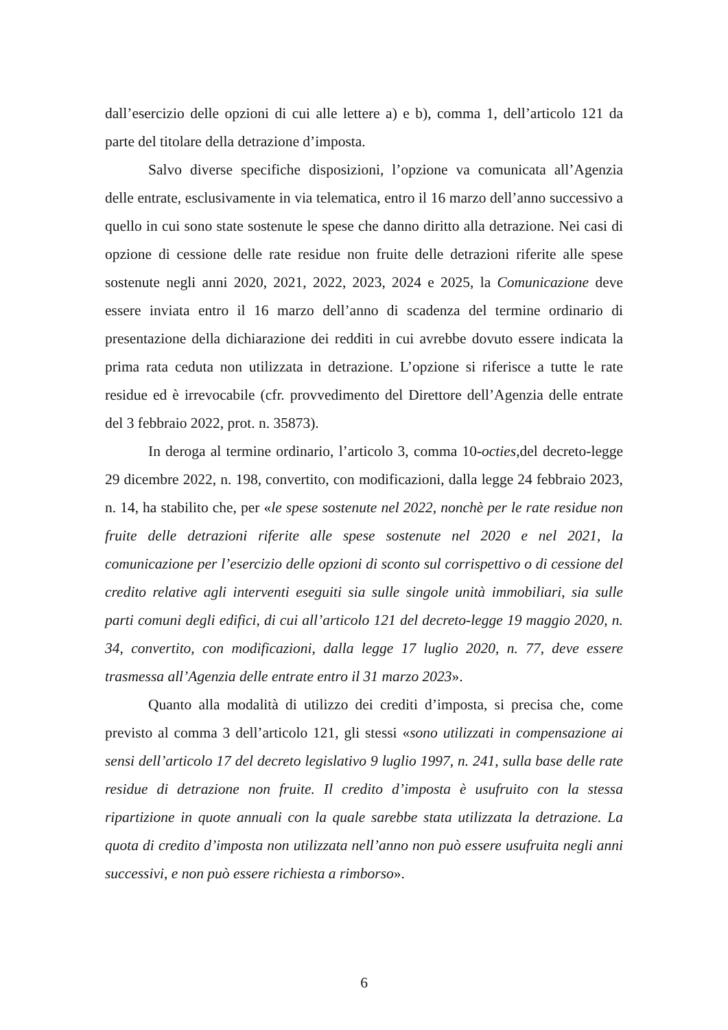dall’esercizio delle opzioni di cui alle lettere a) e b), comma 1, dell’articolo 121 da parte del titolare della detrazione d’imposta.
Salvo diverse specifiche disposizioni, l’opzione va comunicata all’Agenzia delle entrate, esclusivamente in via telematica, entro il 16 marzo dell’anno successivo a quello in cui sono state sostenute le spese che danno diritto alla detrazione. Nei casi di opzione di cessione delle rate residue non fruite delle detrazioni riferite alle spese sostenute negli anni 2020, 2021, 2022, 2023, 2024 e 2025, la Comunicazione deve essere inviata entro il 16 marzo dell’anno di scadenza del termine ordinario di presentazione della dichiarazione dei redditi in cui avrebbe dovuto essere indicata la prima rata ceduta non utilizzata in detrazione. L’opzione si riferisce a tutte le rate residue ed è irrevocabile (cfr. provvedimento del Direttore dell’Agenzia delle entrate del 3 febbraio 2022, prot. n. 35873).
In deroga al termine ordinario, l’articolo 3, comma 10-octies, del decreto-legge 29 dicembre 2022, n. 198, convertito, con modificazioni, dalla legge 24 febbraio 2023, n. 14, ha stabilito che, per «le spese sostenute nel 2022, nonchè per le rate residue non fruite delle detrazioni riferite alle spese sostenute nel 2020 e nel 2021, la comunicazione per l’esercizio delle opzioni di sconto sul corrispettivo o di cessione del credito relative agli interventi eseguiti sia sulle singole unità immobiliari, sia sulle parti comuni degli edifici, di cui all’articolo 121 del decreto-legge 19 maggio 2020, n. 34, convertito, con modificazioni, dalla legge 17 luglio 2020, n. 77, deve essere trasmessa all’Agenzia delle entrate entro il 31 marzo 2023».
Quanto alla modalità di utilizzo dei crediti d’imposta, si precisa che, come previsto al comma 3 dell’articolo 121, gli stessi «sono utilizzati in compensazione ai sensi dell’articolo 17 del decreto legislativo 9 luglio 1997, n. 241, sulla base delle rate residue di detrazione non fruite. Il credito d’imposta è usufruito con la stessa ripartizione in quote annuali con la quale sarebbe stata utilizzata la detrazione. La quota di credito d’imposta non utilizzata nell’anno non può essere usufruita negli anni successivi, e non può essere richiesta a rimborso».
6